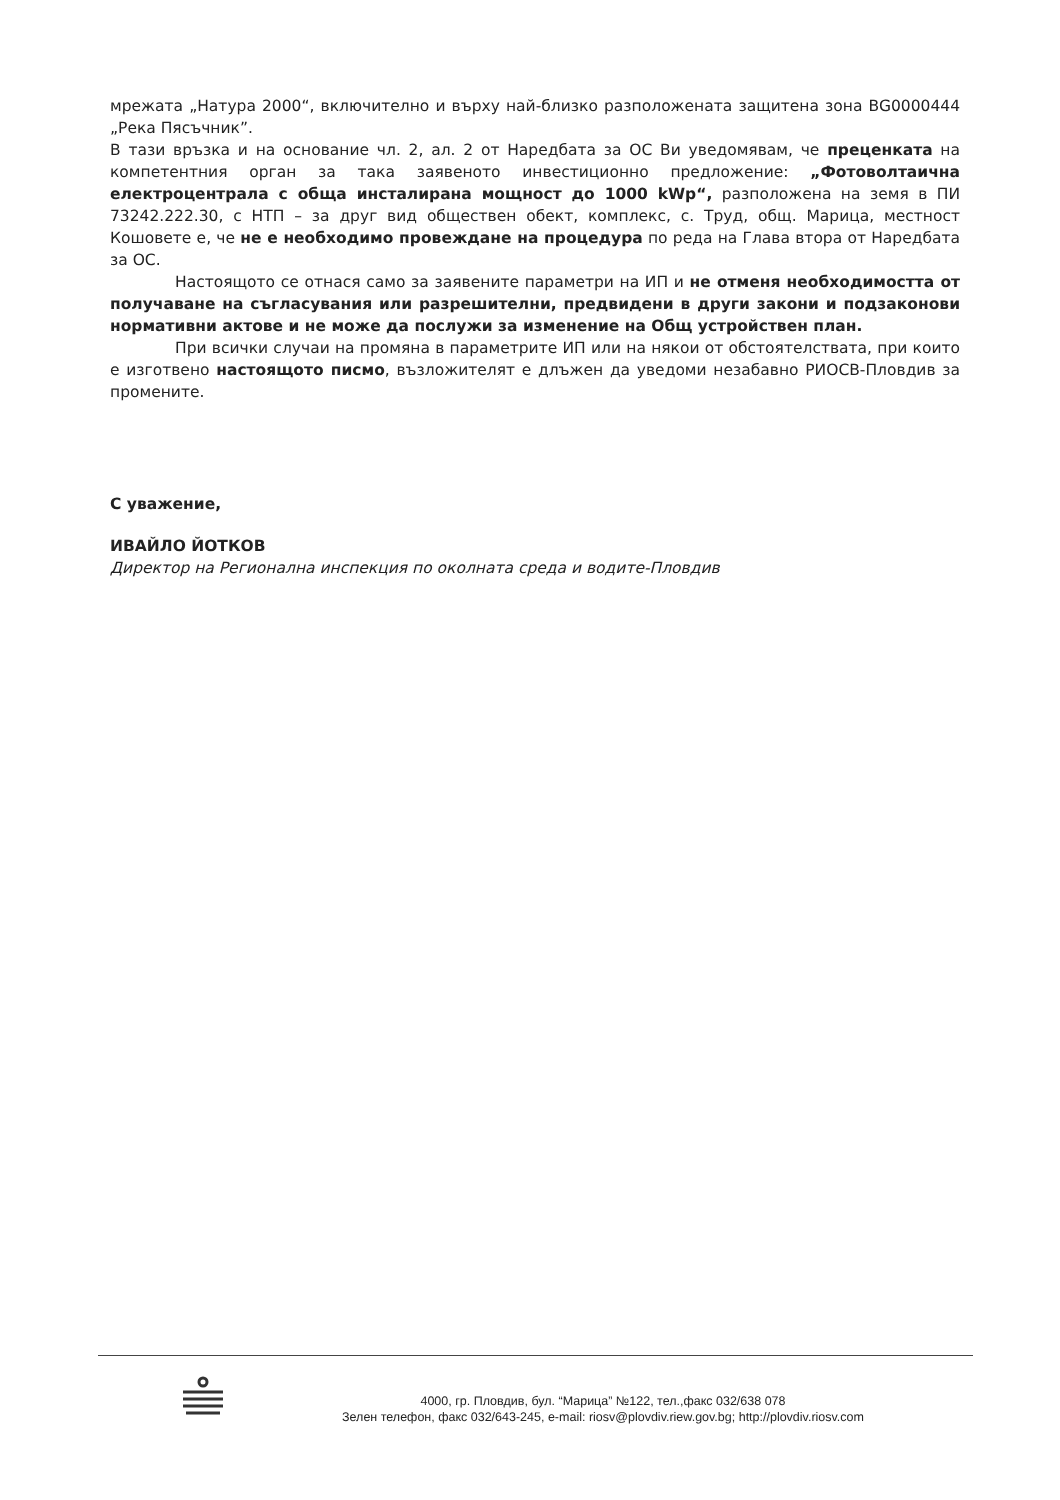мрежата „Натура 2000“, включително и върху най-близко разположената защитена зона BG0000444 „Река Пясъчник”.
В тази връзка и на основание чл. 2, ал. 2 от Наредбата за ОС Ви уведомявам, че преценката на компетентния орган за така заявеното инвестиционно предложение: „Фотоволтаична електроцентрала с обща инсталирана мощност до 1000 kWp“, разположена на земя в ПИ 73242.222.30, с НТП – за друг вид обществен обект, комплекс, с. Труд, общ. Марица, местност Кошовете е, че не е необходимо провеждане на процедура по реда на Глава втора от Наредбата за ОС.
Настоящото се отнася само за заявените параметри на ИП и не отменя необходимостта от получаване на съгласувания или разрешителни, предвидени в други закони и подзаконови нормативни актове и не може да послужи за изменение на Общ устройствен план.
При всички случаи на промяна в параметрите ИП или на някои от обстоятелствата, при които е изготвено настоящото писмо, възложителят е длъжен да уведоми незабавно РИОСВ-Пловдив за промените.
С уважение,
ИВАЙЛО ЙОТКОВ
Директор на Регионална инспекция по околната среда и водите-Пловдив
4000, гр. Пловдив, бул. “Марица” №122, тел.,факс 032/638 078
Зелен телефон, факс 032/643-245, e-mail: riosv@plovdiv.riew.gov.bg; http://plovdiv.riosv.com